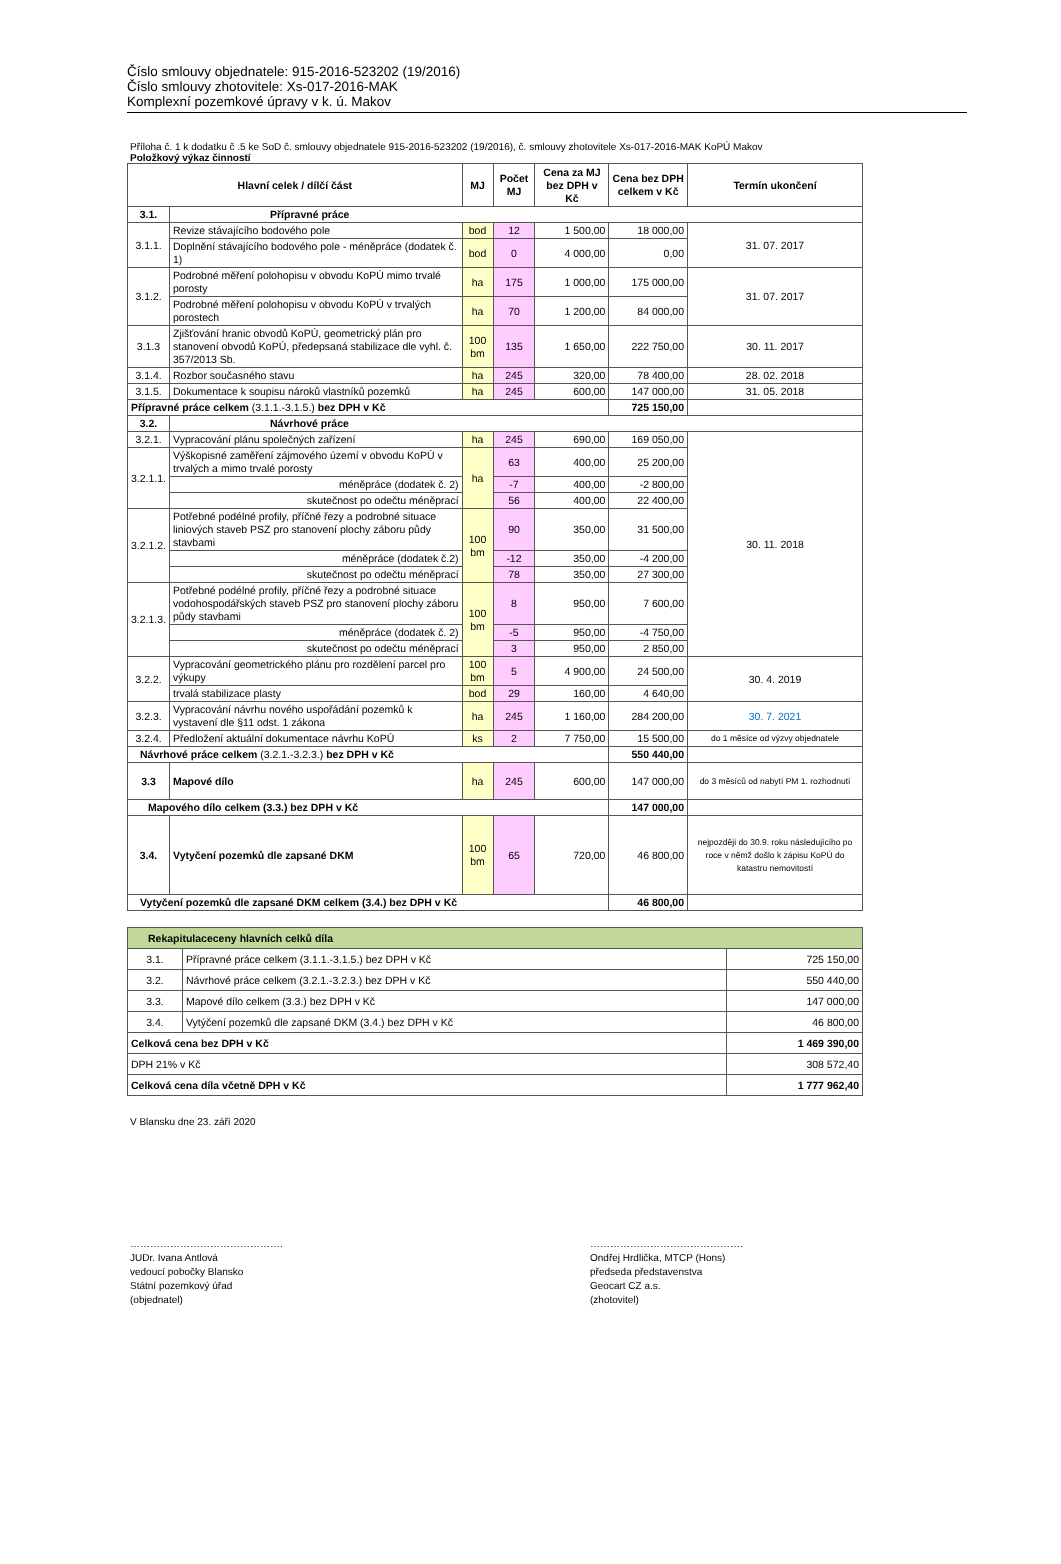Číslo smlouvy objednatele: 915-2016-523202 (19/2016)
Číslo smlouvy zhotovitele: Xs-017-2016-MAK
Komplexní pozemkové úpravy v k. ú. Makov
Příloha č. 1 k dodatku č .5 ke SoD č. smlouvy objednatele 915-2016-523202 (19/2016), č. smlouvy zhotovitele Xs-017-2016-MAK KoPÚ Makov
Položkový výkaz činností
| Hlavní celek / dílčí část | | MJ | Počet MJ | Cena za MJ bez DPH v Kč | Cena bez DPH celkem v Kč | Termín ukončení |
| --- | --- | --- | --- | --- | --- | --- |
| 3.1. | Přípravné práce | | | | | |
| 3.1.1. | Revize stávajícího bodového pole | bod | 12 | 1 500,00 | 18 000,00 | 31. 07. 2017 |
| | Doplnění stávajícího bodového pole - méněpráce (dodatek č. 1) | bod | 0 | 4 000,00 | 0,00 | |
| 3.1.2. | Podrobné měření polohopisu v obvodu KoPÚ mimo trvalé porosty | ha | 175 | 1 000,00 | 175 000,00 | 31. 07. 2017 |
| | Podrobné měření polohopisu v obvodu KoPÚ v trvalých porostech | ha | 70 | 1 200,00 | 84 000,00 | |
| 3.1.3 | Zjišťování hranic obvodů KoPÚ, geometrický plán pro stanovení obvodů KoPÚ, předepsaná stabilizace dle vyhl. č. 357/2013 Sb. | 100 bm | 135 | 1 650,00 | 222 750,00 | 30. 11. 2017 |
| 3.1.4. | Rozbor současného stavu | ha | 245 | 320,00 | 78 400,00 | 28. 02. 2018 |
| 3.1.5. | Dokumentace k soupisu nároků vlastníků pozemků | ha | 245 | 600,00 | 147 000,00 | 31. 05. 2018 |
| Přípravné práce celkem (3.1.1.-3.1.5.) bez DPH v Kč | | | | | 725 150,00 | |
| 3.2. | Návrhové práce | | | | | |
| 3.2.1. | Vypracování plánu společných zařízení | ha | 245 | 690,00 | 169 050,00 | 30. 11. 2018 |
| 3.2.1.1. | Výškopisné zaměření zájmového území v obvodu KoPÚ v trvalých a mimo trvalé porosty | ha | 63 | 400,00 | 25 200,00 | |
| | méněpráce (dodatek č. 2) | | -7 | 400,00 | -2 800,00 | |
| | skutečnost po odečtu méněprací | | 56 | 400,00 | 22 400,00 | |
| 3.2.1.2. | Potřebné podélné profily, příčné řezy a podrobné situace liniových staveb PSZ pro stanovení plochy záboru půdy stavbami | 100 bm | 90 | 350,00 | 31 500,00 | |
| | méněpráce (dodatek č.2) | | -12 | 350,00 | -4 200,00 | |
| | skutečnost po odečtu méněprací | | 78 | 350,00 | 27 300,00 | |
| 3.2.1.3. | Potřebné podélné profily, příčné řezy a podrobné situace vodohospodářských staveb PSZ pro stanovení plochy záboru půdy stavbami | 100 bm | 8 | 950,00 | 7 600,00 | |
| | méněpráce (dodatek č. 2) | | -5 | 950,00 | -4 750,00 | |
| | skutečnost po odečtu méněprací | | 3 | 950,00 | 2 850,00 | |
| 3.2.2. | Vypracování geometrického plánu pro rozdělení parcel pro výkupy | 100 bm | 5 | 4 900,00 | 24 500,00 | 30. 4. 2019 |
| | trvalá stabilizace plasty | bod | 29 | 160,00 | 4 640,00 | |
| 3.2.3. | Vypracování návrhu nového uspořádání pozemků k vystavení dle §11 odst. 1 zákona | ha | 245 | 1 160,00 | 284 200,00 | 30. 7. 2021 |
| 3.2.4. | Předložení aktuální dokumentace návrhu KoPÚ | ks | 2 | 7 750,00 | 15 500,00 | do 1 měsíce od výzvy objednatele |
| Návrhové práce celkem (3.2.1.-3.2.3.) bez DPH v Kč | | | | | 550 440,00 | |
| 3.3 | Mapové dílo | ha | 245 | 600,00 | 147 000,00 | do 3 měsíců od nabytí PM 1. rozhodnutí |
| Mapového dílo celkem (3.3.) bez DPH v Kč | | | | | 147 000,00 | |
| 3.4. | Vytyčení pozemků dle zapsané DKM | 100 bm | 65 | 720,00 | 46 800,00 | nejpozději do 30.9. roku následujícího po roce v němž došlo k zápisu KoPÚ do katastru nemovitostí |
| Vytyčení pozemků dle zapsané DKM celkem (3.4.) bez DPH v Kč | | | | | 46 800,00 | |
| Rekapitulaceceny hlavních celků díla | | |
| 3.1. | Přípravné práce celkem (3.1.1.-3.1.5.) bez DPH v Kč | 725 150,00 |
| 3.2. | Návrhové práce celkem (3.2.1.-3.2.3.) bez DPH v Kč | 550 440,00 |
| 3.3. | Mapové dílo celkem (3.3.) bez DPH v Kč | 147 000,00 |
| 3.4. | Vytýčení pozemků dle zapsané DKM (3.4.) bez DPH v Kč | 46 800,00 |
| Celková cena bez DPH v Kč | | 1 469 390,00 |
| DPH 21% v Kč | | 308 572,40 |
| Celková cena díla včetně DPH v Kč | | 1 777 962,40 |
V Blansku dne 23. září 2020
……………………………………….
JUDr. Ivana Antlová
vedoucí pobočky Blansko
Státní pozemkový úřad
(objednatel)
……………………………………….
Ondřej Hrdlička, MTCP (Hons)
předseda představenstva
Geocart CZ a.s.
(zhotovitel)